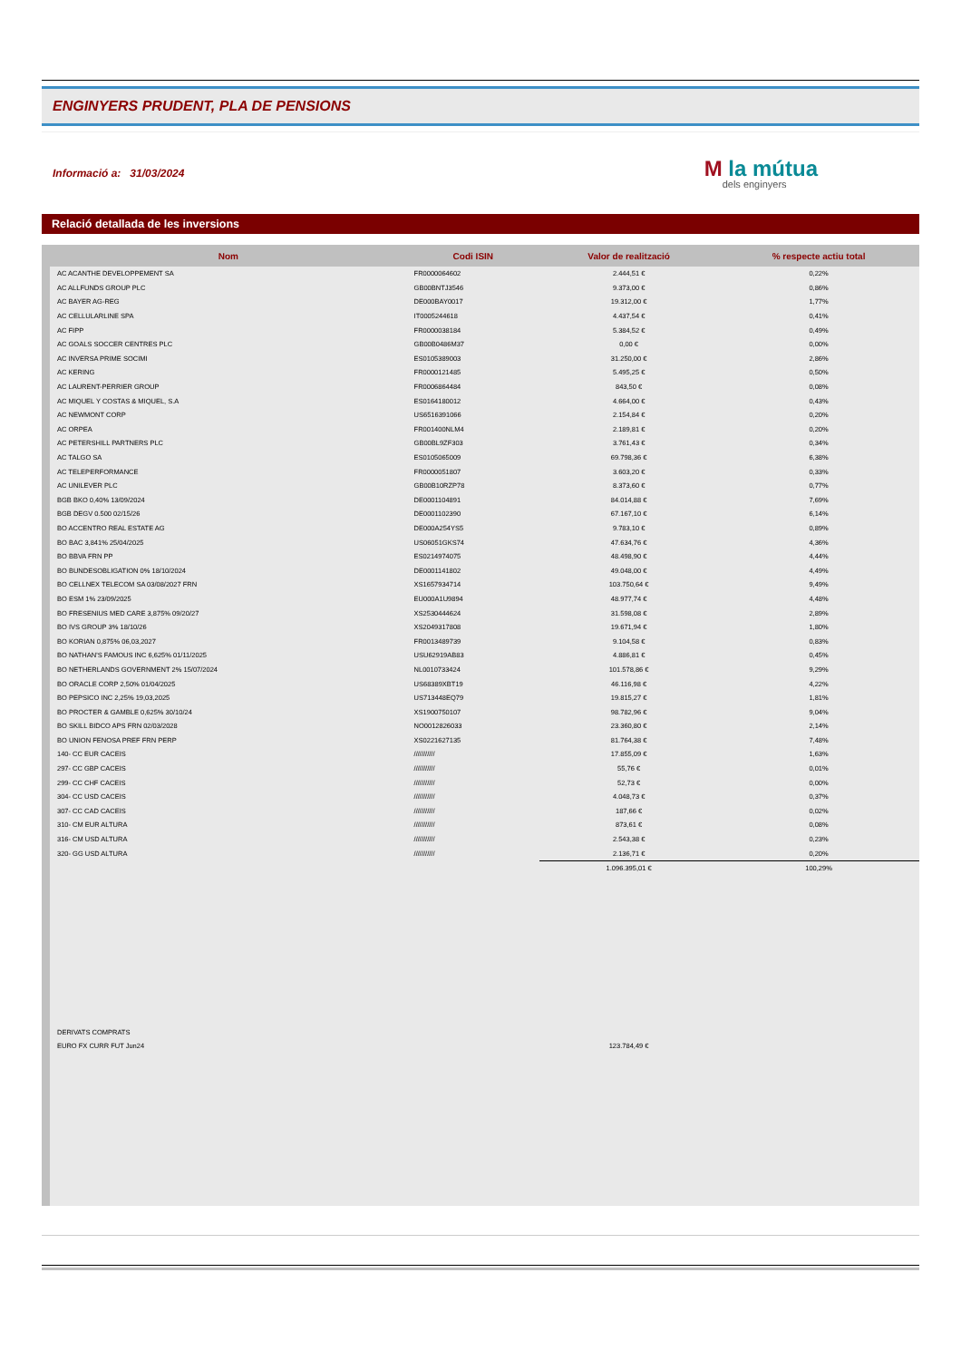ENGINYERS PRUDENT, PLA DE PENSIONS
Informació a: 31/03/2024
M la mútua
dels enginyers
Relació detallada de les inversions
| Nom | Codi ISIN | Valor de realització | % respecte actiu total |
| --- | --- | --- | --- |
| AC ACANTHE DEVELOPPEMENT SA | FR0000064602 | 2.444,51 € | 0,22% |
| AC ALLFUNDS GROUP PLC | GB00BNTJ3546 | 9.373,00 € | 0,86% |
| AC BAYER AG-REG | DE000BAY0017 | 19.312,00 € | 1,77% |
| AC CELLULARLINE SPA | IT0005244618 | 4.437,54 € | 0,41% |
| AC FIPP | FR0000038184 | 5.384,52 € | 0,49% |
| AC GOALS SOCCER CENTRES PLC | GB00B0486M37 | 0,00 € | 0,00% |
| AC INVERSA PRIME SOCIMI | ES0105389003 | 31.250,00 € | 2,86% |
| AC KERING | FR0000121485 | 5.495,25 € | 0,50% |
| AC LAURENT-PERRIER GROUP | FR0006864484 | 843,50 € | 0,08% |
| AC MIQUEL Y COSTAS & MIQUEL, S.A | ES0164180012 | 4.664,00 € | 0,43% |
| AC NEWMONT CORP | US6516391066 | 2.154,84 € | 0,20% |
| AC ORPEA | FR001400NLM4 | 2.189,81 € | 0,20% |
| AC PETERSHILL PARTNERS PLC | GB00BL9ZF303 | 3.761,43 € | 0,34% |
| AC TALGO SA | ES0105065009 | 69.798,36 € | 6,38% |
| AC TELEPERFORMANCE | FR0000051807 | 3.603,20 € | 0,33% |
| AC UNILEVER PLC | GB00B10RZP78 | 8.373,60 € | 0,77% |
| BGB BKO 0,40% 13/09/2024 | DE0001104891 | 84.014,88 € | 7,69% |
| BGB DEGV 0.500 02/15/26 | DE0001102390 | 67.167,10 € | 6,14% |
| BO ACCENTRO REAL ESTATE AG | DE000A254YS5 | 9.783,10 € | 0,89% |
| BO BAC 3,841% 25/04/2025 | US06051GKS74 | 47.634,76 € | 4,36% |
| BO BBVA FRN PP | ES0214974075 | 48.498,90 € | 4,44% |
| BO BUNDESOBLIGATION 0% 18/10/2024 | DE0001141802 | 49.048,00 € | 4,49% |
| BO CELLNEX TELECOM SA 03/08/2027 FRN | XS1657934714 | 103.750,64 € | 9,49% |
| BO ESM 1% 23/09/2025 | EU000A1U9894 | 48.977,74 € | 4,48% |
| BO FRESENIUS MED CARE 3,875% 09/20/27 | XS2530444624 | 31.598,08 € | 2,89% |
| BO IVS GROUP 3% 18/10/26 | XS2049317808 | 19.671,94 € | 1,80% |
| BO KORIAN 0,875% 06,03,2027 | FR0013489739 | 9.104,58 € | 0,83% |
| BO NATHAN'S FAMOUS INC 6,625% 01/11/2025 | USU62919AB83 | 4.886,81 € | 0,45% |
| BO NETHERLANDS GOVERNMENT 2% 15/07/2024 | NL0010733424 | 101.578,86 € | 9,29% |
| BO ORACLE CORP 2,50% 01/04/2025 | US68389XBT19 | 46.116,98 € | 4,22% |
| BO PEPSICO INC 2,25% 19,03,2025 | US713448EQ79 | 19.815,27 € | 1,81% |
| BO PROCTER & GAMBLE 0,625% 30/10/24 | XS1900750107 | 98.782,96 € | 9,04% |
| BO SKILL BIDCO APS FRN 02/03/2028 | NO0012826033 | 23.360,80 € | 2,14% |
| BO UNION FENOSA PREF FRN PERP | XS0221627135 | 81.764,38 € | 7,48% |
| 140- CC EUR CACEIS | /////////// | 17.855,09 € | 1,63% |
| 297- CC GBP CACEIS | /////////// | 55,76 € | 0,01% |
| 299- CC CHF CACEIS | /////////// | 52,73 € | 0,00% |
| 304- CC USD CACEIS | /////////// | 4.048,73 € | 0,37% |
| 307- CC CAD CACEIS | /////////// | 187,66 € | 0,02% |
| 310- CM EUR ALTURA | /////////// | 873,61 € | 0,08% |
| 316- CM USD ALTURA | /////////// | 2.543,38 € | 0,23% |
| 320- GG USD ALTURA | /////////// | 2.136,71 € | 0,20% |
| | | 1.096.395,01 € | 100,29% |
| DERIVATS COMPRATS | | | |
| EURO FX CURR FUT Jun24 | | 123.784,49 € | |